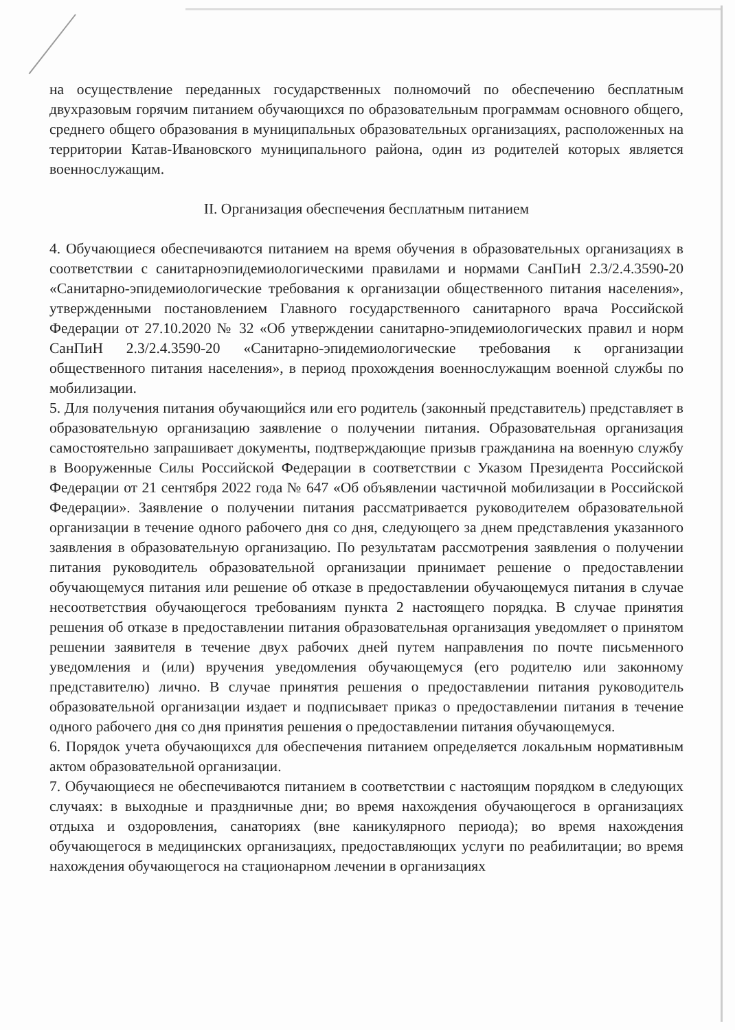на осуществление переданных государственных полномочий по обеспечению бесплатным двухразовым горячим питанием обучающихся по образовательным программам основного общего, среднего общего образования в муниципальных образовательных организациях, расположенных на территории Катав-Ивановского муниципального района, один из родителей которых является военнослужащим.
II. Организация обеспечения бесплатным питанием
4. Обучающиеся обеспечиваются питанием на время обучения в образовательных организациях в соответствии с санитарноэпидемиологическими правилами и нормами СанПиН 2.3/2.4.3590-20 «Санитарно-эпидемиологические требования к организации общественного питания населения», утвержденными постановлением Главного государственного санитарного врача Российской Федерации от 27.10.2020 № 32 «Об утверждении санитарно-эпидемиологических правил и норм СанПиН 2.3/2.4.3590-20 «Санитарно-эпидемиологические требования к организации общественного питания населения», в период прохождения военнослужащим военной службы по мобилизации.
5. Для получения питания обучающийся или его родитель (законный представитель) представляет в образовательную организацию заявление о получении питания. Образовательная организация самостоятельно запрашивает документы, подтверждающие призыв гражданина на военную службу в Вооруженные Силы Российской Федерации в соответствии с Указом Президента Российской Федерации от 21 сентября 2022 года № 647 «Об объявлении частичной мобилизации в Российской Федерации». Заявление о получении питания рассматривается руководителем образовательной организации в течение одного рабочего дня со дня, следующего за днем представления указанного заявления в образовательную организацию. По результатам рассмотрения заявления о получении питания руководитель образовательной организации принимает решение о предоставлении обучающемуся питания или решение об отказе в предоставлении обучающемуся питания в случае несоответствия обучающегося требованиям пункта 2 настоящего порядка. В случае принятия решения об отказе в предоставлении питания образовательная организация уведомляет о принятом решении заявителя в течение двух рабочих дней путем направления по почте письменного уведомления и (или) вручения уведомления обучающемуся (его родителю или законному представителю) лично. В случае принятия решения о предоставлении питания руководитель образовательной организации издает и подписывает приказ о предоставлении питания в течение одного рабочего дня со дня принятия решения о предоставлении питания обучающемуся.
6. Порядок учета обучающихся для обеспечения питанием определяется локальным нормативным актом образовательной организации.
7. Обучающиеся не обеспечиваются питанием в соответствии с настоящим порядком в следующих случаях: в выходные и праздничные дни; во время нахождения обучающегося в организациях отдыха и оздоровления, санаториях (вне каникулярного периода); во время нахождения обучающегося в медицинских организациях, предоставляющих услуги по реабилитации; во время нахождения обучающегося на стационарном лечении в организациях